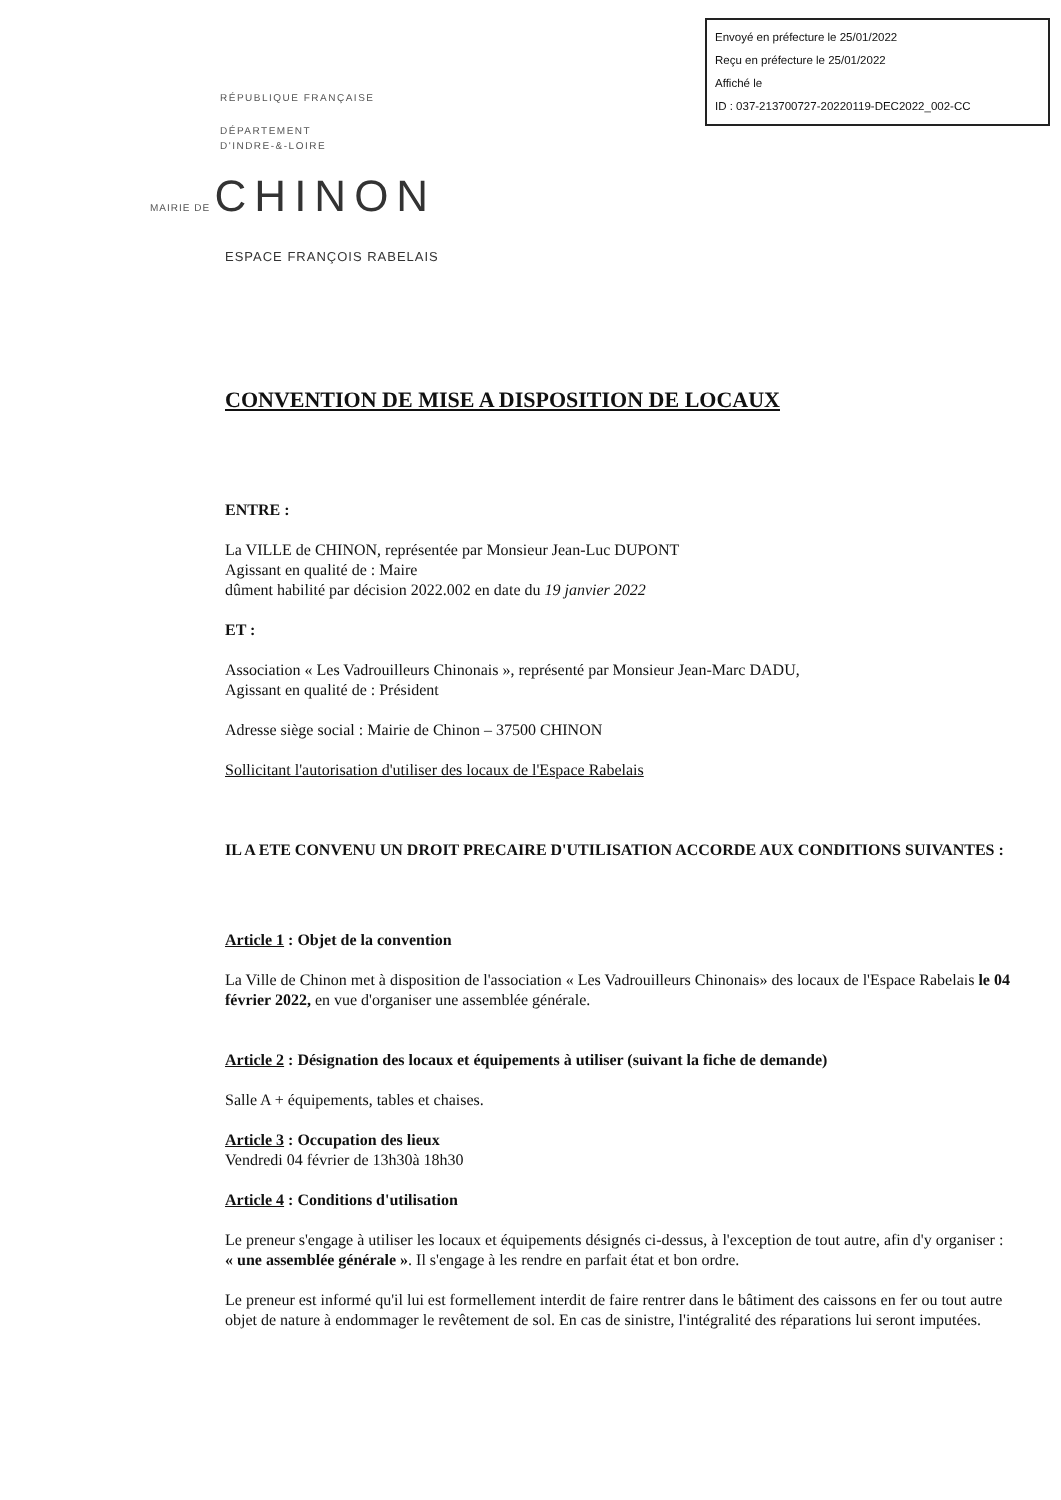Envoyé en préfecture le 25/01/2022
Reçu en préfecture le 25/01/2022
Affiché le
ID : 037-213700727-20220119-DEC2022_002-CC
RÉPUBLIQUE FRANÇAISE
DÉPARTEMENT
D'INDRE-&-LOIRE
MAIRIE DE CHINON
ESPACE FRANÇOIS RABELAIS
CONVENTION DE MISE A DISPOSITION DE LOCAUX
ENTRE :
La VILLE de CHINON, représentée par Monsieur Jean-Luc DUPONT
Agissant en qualité de : Maire
dûment habilité par décision 2022.002 en date du 19 janvier 2022
ET :
Association « Les Vadrouilleurs Chinonais », représenté par Monsieur Jean-Marc DADU,
Agissant en qualité de : Président
Adresse siège social : Mairie de Chinon – 37500 CHINON
Sollicitant l'autorisation d'utiliser des locaux de l'Espace Rabelais
IL A ETE CONVENU UN DROIT PRECAIRE D'UTILISATION ACCORDE AUX CONDITIONS SUIVANTES :
Article 1 : Objet de la convention
La Ville de Chinon met à disposition de l'association « Les Vadrouilleurs Chinonais» des locaux de l'Espace Rabelais le 04 février 2022, en vue d'organiser une assemblée générale.
Article 2 : Désignation des locaux et équipements à utiliser (suivant la fiche de demande)
Salle A + équipements, tables et chaises.
Article 3 : Occupation des lieux
Vendredi 04 février de 13h30à 18h30
Article 4 : Conditions d'utilisation
Le preneur s'engage à utiliser les locaux et équipements désignés ci-dessus, à l'exception de tout autre, afin d'y organiser : « une assemblée générale ». Il s'engage à les rendre en parfait état et bon ordre.
Le preneur est informé qu'il lui est formellement interdit de faire rentrer dans le bâtiment des caissons en fer ou tout autre objet de nature à endommager le revêtement de sol. En cas de sinistre, l'intégralité des réparations lui seront imputées.